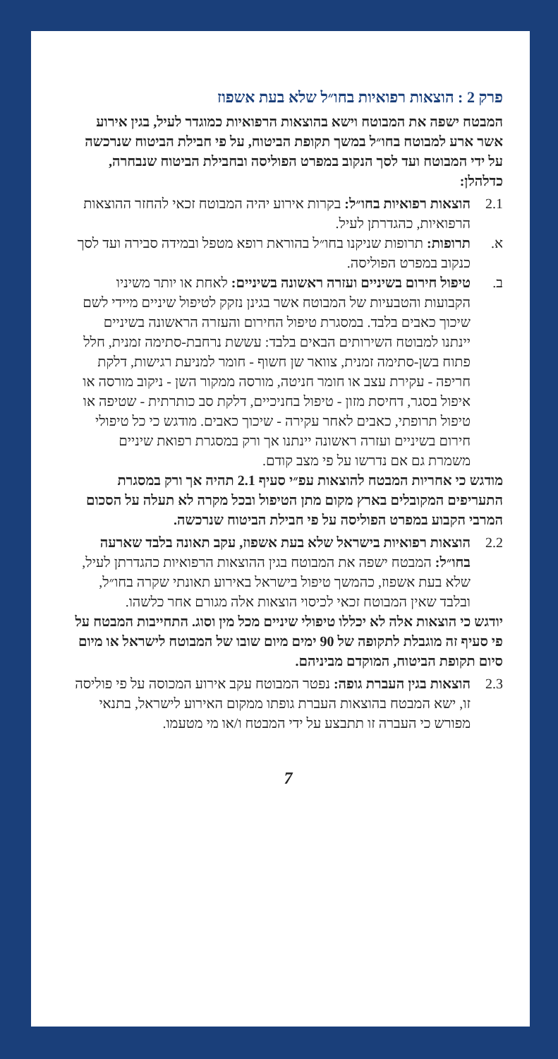פרק 2 : הוצאות רפואיות בחו״ל שלא בעת אשפוז
המבטח ישפה את המבוטח וישא בהוצאות הרפואיות כמוגדר לעיל, בגין אירוע אשר ארע למבוטח בחו״ל במשך תקופת הביטוח, על פי חבילת הביטוח שנרכשה על ידי המבוטח ועד לסך הנקוב במפרט הפוליסה ובחבילת הביטוח שנבחרה, כדלהלן:
2.1 הוצאות רפואיות בחו״ל: בקרות אירוע יהיה המבוטח זכאי להחזר ההוצאות הרפואיות, כהגדרתן לעיל.
א. תרופות: תרופות שניקנו בחו״ל בהוראת רופא מטפל ובמידה סבירה ועד לסך כנקוב במפרט הפוליסה.
ב. טיפול חירום בשיניים ועזרה ראשונה בשיניים: לאחת או יותר משיניו הקבועות והטבעיות של המבוטח אשר בגינן נזקק לטיפול שיניים מיידי לשם שיכוך כאבים בלבד. במסגרת טיפול החירום והעזרה הראשונה בשיניים יינתנו למבוטח השירותים הבאים בלבד: עששת נרחבת-סתימה זמנית, חלל פתוח בשן-סתימה זמנית, צוואר שן חשוף - חומר למניעת רגישות, דלקת חריפה - עקירת עצב או חומר חניטה, מורסה ממקור השן - ניקוב מורסה או איפול בסגר, דחיסת מזון - טיפול בחניכיים, דלקת סב כותרתית - שטיפה או טיפול תרופתי, כאבים לאחר עקירה - שיכוך כאבים. מודגש כי כל טיפולי חירום בשיניים ועזרה ראשונה יינתנו אך ורק במסגרת רפואת שיניים משמרת גם אם נדרשו על פי מצב קודם.
מודגש כי אחריות המבטח להוצאות עפ״י סעיף 2.1 תהיה אך ורק במסגרת התעריפים המקובלים בארץ מקום מתן הטיפול ובכל מקרה לא תעלה על הסכום המרבי הקבוע במפרט הפוליסה על פי חבילת הביטוח שנרכשה.
2.2 הוצאות רפואיות בישראל שלא בעת אשפוז, עקב תאונה בלבד שארעה בחו״ל: המבטח ישפה את המבוטח בגין ההוצאות הרפואיות כהגדרתן לעיל, שלא בעת אשפוז, כהמשך טיפול בישראל באירוע תאונתי שקרה בחו״ל, ובלבד שאין המבוטח זכאי לכיסוי הוצאות אלה מגורם אחר כלשהו.
יודגש כי הוצאות אלה לא יכללו טיפולי שיניים מכל מין וסוג. התחייבות המבטח על פי סעיף זה מוגבלת לתקופה של 90 ימים מיום שובו של המבוטח לישראל או מיום סיום תקופת הביטוח, המוקדם מביניהם.
2.3 הוצאות בגין העברת גופה: נפטר המבוטח עקב אירוע המכוסה על פי פוליסה זו, ישא המבטח בהוצאות העברת גופתו ממקום האירוע לישראל, בתנאי מפורש כי העברה זו תתבצע על ידי המבטח ו/או מי מטעמו.
7